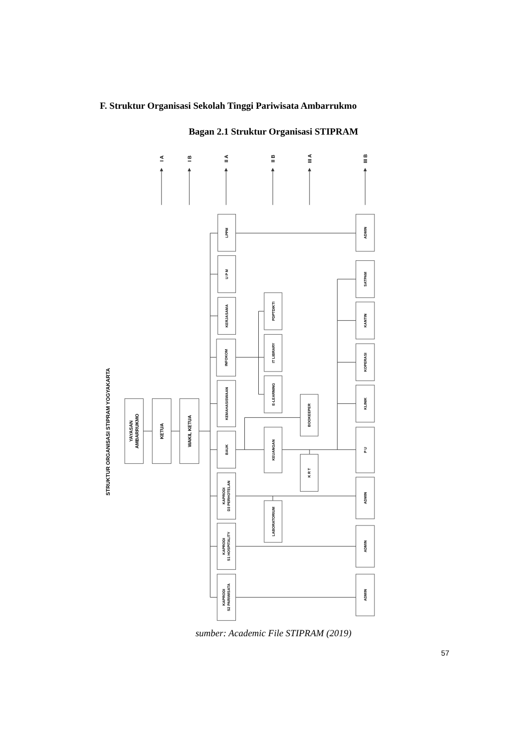F. Struktur Organisasi Sekolah Tinggi Pariwisata Ambarrukmo
Bagan 2.1 Struktur Organisasi STIPRAM
STRUKTUR ORGANISASI STIPRAM YOGYAKARTA
YAYASAN
AMBARRUKMO
KETUA
WAKIL KETUA
LPPM
U P M
KERJASAMA
INFOKOM
KEMAHASISWAAN
BAUK
KAPRODI
D3 PERHOTELAN
KAPRODI
S1 HOSPITALITY
KAPRODI
S2 PARIWISATA
PDPTDIKTI
IT LIBRARY
E-LEARNING
KEUANGAN
LABORATORIUM
BOOKEEPER
K R T
ADMIN
SATPAM
KANTIN
KOPERASI
KLINIK
P U
ADMIN
ADMIN
ADMIN
I A
I B
II A
II B
III A
III B
sumber: Academic File STIPRAM (2019)
57